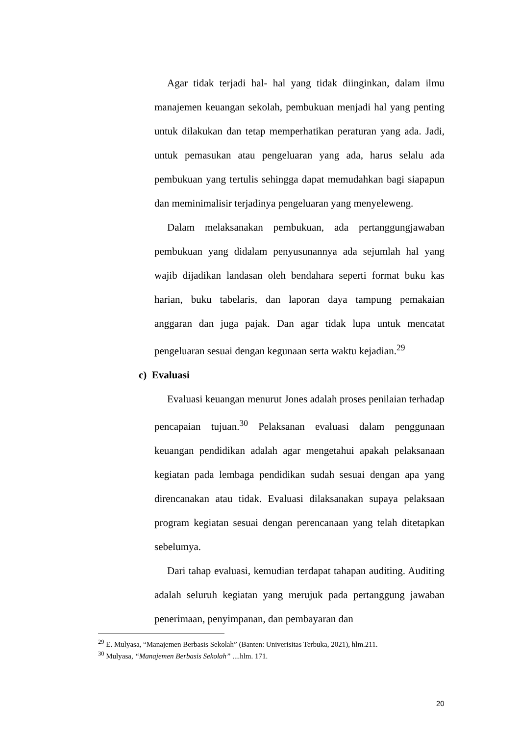Agar tidak terjadi hal- hal yang tidak diinginkan, dalam ilmu manajemen keuangan sekolah, pembukuan menjadi hal yang penting untuk dilakukan dan tetap memperhatikan peraturan yang ada. Jadi, untuk pemasukan atau pengeluaran yang ada, harus selalu ada pembukuan yang tertulis sehingga dapat memudahkan bagi siapapun dan meminimalisir terjadinya pengeluaran yang menyeleweng.
Dalam melaksanakan pembukuan, ada pertanggungjawaban pembukuan yang didalam penyusunannya ada sejumlah hal yang wajib dijadikan landasan oleh bendahara seperti format buku kas harian, buku tabelaris, dan laporan daya tampung pemakaian anggaran dan juga pajak. Dan agar tidak lupa untuk mencatat pengeluaran sesuai dengan kegunaan serta waktu kejadian.<sup>29</sup>
c) Evaluasi
Evaluasi keuangan menurut Jones adalah proses penilaian terhadap pencapaian tujuan.<sup>30</sup> Pelaksanan evaluasi dalam penggunaan keuangan pendidikan adalah agar mengetahui apakah pelaksanaan kegiatan pada lembaga pendidikan sudah sesuai dengan apa yang direncanakan atau tidak. Evaluasi dilaksanakan supaya pelaksaan program kegiatan sesuai dengan perencanaan yang telah ditetapkan sebelumya.
Dari tahap evaluasi, kemudian terdapat tahapan auditing. Auditing adalah seluruh kegiatan yang merujuk pada pertanggung jawaban penerimaan, penyimpanan, dan pembayaran dan
<sup>29</sup> E. Mulyasa, “Manajemen Berbasis Sekolah” (Banten: Univerisitas Terbuka, 2021), hlm.211.
<sup>30</sup> Mulyasa, “Manajemen Berbasis Sekolah” ....hlm. 171.
20